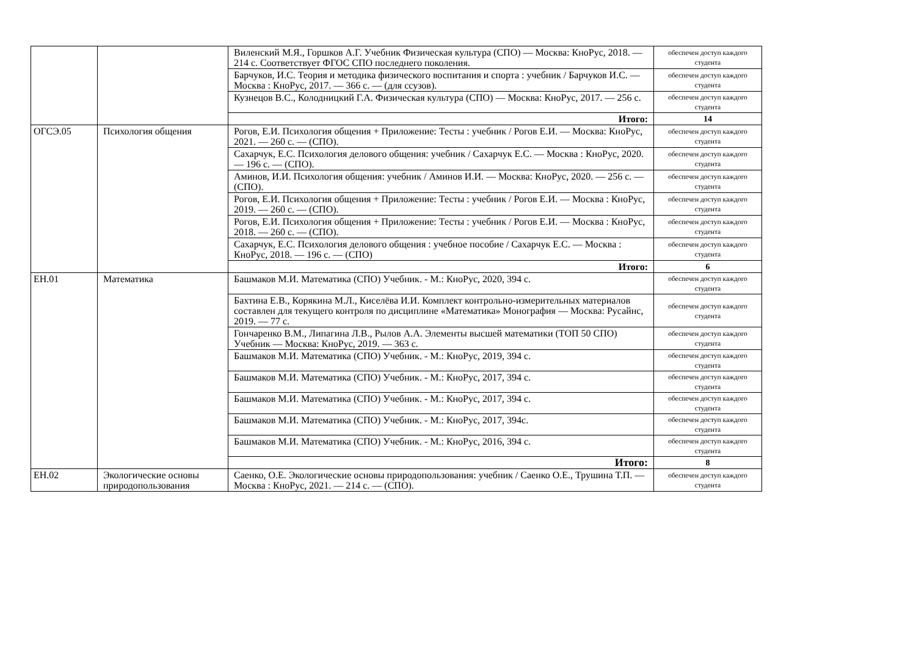| | | Виленский М.Я., Горшков А.Г. Учебник Физическая культура (СПО) — Москва: КноРус, 2018. — 214 с. Соответствует ФГОС СПО последнего поколения. | обеспечен доступ каждого студента |
| | | Барчуков, И.С. Теория и методика физического воспитания и спорта : учебник / Барчуков И.С. — Москва : КноРус, 2017. — 366 с. — (для ссузов). | обеспечен доступ каждого студента |
| | | Кузнецов В.С., Колодницкий Г.А. Физическая культура (СПО) — Москва: КноРус, 2017. — 256 с. | обеспечен доступ каждого студента |
| | | Итого: | 14 |
| ОГСЭ.05 | Психология общения | Рогов, Е.И. Психология общения + Приложение: Тесты : учебник / Рогов Е.И. — Москва: КноРус, 2021. — 260 с. — (СПО). | обеспечен доступ каждого студента |
| | | Сахарчук, Е.С. Психология делового общения: учебник / Сахарчук Е.С. — Москва : КноРус, 2020. — 196 с. — (СПО). | обеспечен доступ каждого студента |
| | | Аминов, И.И. Психология общения: учебник / Аминов И.И. — Москва: КноРус, 2020. — 256 с. — (СПО). | обеспечен доступ каждого студента |
| | | Рогов, Е.И. Психология общения + Приложение: Тесты : учебник / Рогов Е.И. — Москва : КноРус, 2019. — 260 с. — (СПО). | обеспечен доступ каждого студента |
| | | Рогов, Е.И. Психология общения + Приложение: Тесты : учебник / Рогов Е.И. — Москва : КноРус, 2018. — 260 с. — (СПО). | обеспечен доступ каждого студента |
| | | Сахарчук, Е.С. Психология делового общения : учебное пособие / Сахарчук Е.С. — Москва : КноРус, 2018. — 196 с. — (СПО) | обеспечен доступ каждого студента |
| | | Итого: | 6 |
| ЕН.01 | Математика | Башмаков М.И. Математика (СПО) Учебник. - М.: КноРус, 2020, 394 с. | обеспечен доступ каждого студента |
| | | Бахтина Е.В., Корякина М.Л., Киселёва И.И. Комплект контрольно-измерительных материалов составлен для текущего контроля по дисциплине «Математика» Монография — Москва: Русайнс, 2019. — 77 с. | обеспечен доступ каждого студента |
| | | Гончаренко В.М., Липагина Л.В., Рылов А.А. Элементы высшей математики (ТОП 50 СПО) Учебник — Москва: КноРус, 2019. — 363 с. | обеспечен доступ каждого студента |
| | | Башмаков М.И. Математика (СПО) Учебник. - М.: КноРус, 2019, 394 с. | обеспечен доступ каждого студента |
| | | Башмаков М.И. Математика (СПО) Учебник. - М.: КноРус, 2017, 394 с. | обеспечен доступ каждого студента |
| | | Башмаков М.И. Математика (СПО) Учебник. - М.: КноРус, 2017, 394 с. | обеспечен доступ каждого студента |
| | | Башмаков М.И. Математика (СПО) Учебник. - М.: КноРус, 2017, 394с. | обеспечен доступ каждого студента |
| | | Башмаков М.И. Математика (СПО) Учебник. - М.: КноРус, 2016, 394 с. | обеспечен доступ каждого студента |
| | | Итого: | 8 |
| ЕН.02 | Экологические основы природопользования | Саенко, О.Е. Экологические основы природопользования: учебник / Саенко О.Е., Трушина Т.П. — Москва : КноРус, 2021. — 214 с. — (СПО). | обеспечен доступ каждого студента |